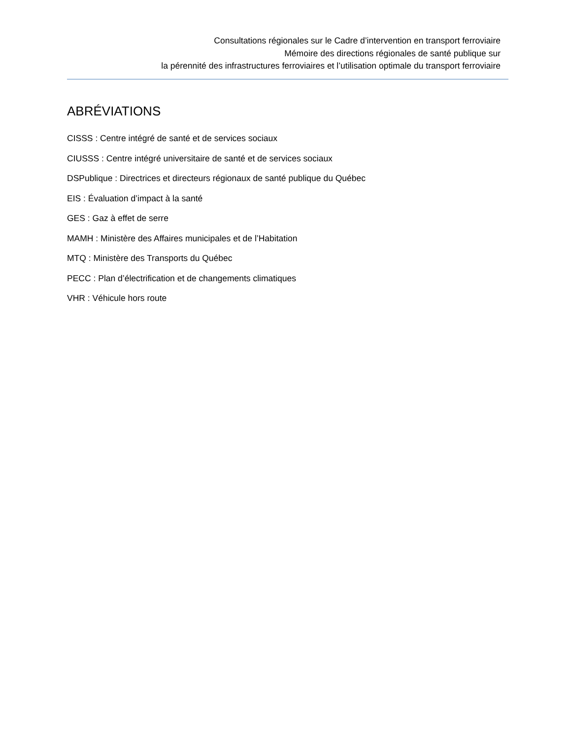Consultations régionales sur le Cadre d’intervention en transport ferroviaire
Mémoire des directions régionales de santé publique sur
la pérennité des infrastructures ferroviaires et l’utilisation optimale du transport ferroviaire
ABRÉVIATIONS
CISSS : Centre intégré de santé et de services sociaux
CIUSSS : Centre intégré universitaire de santé et de services sociaux
DSPublique : Directrices et directeurs régionaux de santé publique du Québec
EIS : Évaluation d’impact à la santé
GES : Gaz à effet de serre
MAMH : Ministère des Affaires municipales et de l’Habitation
MTQ : Ministère des Transports du Québec
PECC : Plan d’électrification et de changements climatiques
VHR : Véhicule hors route